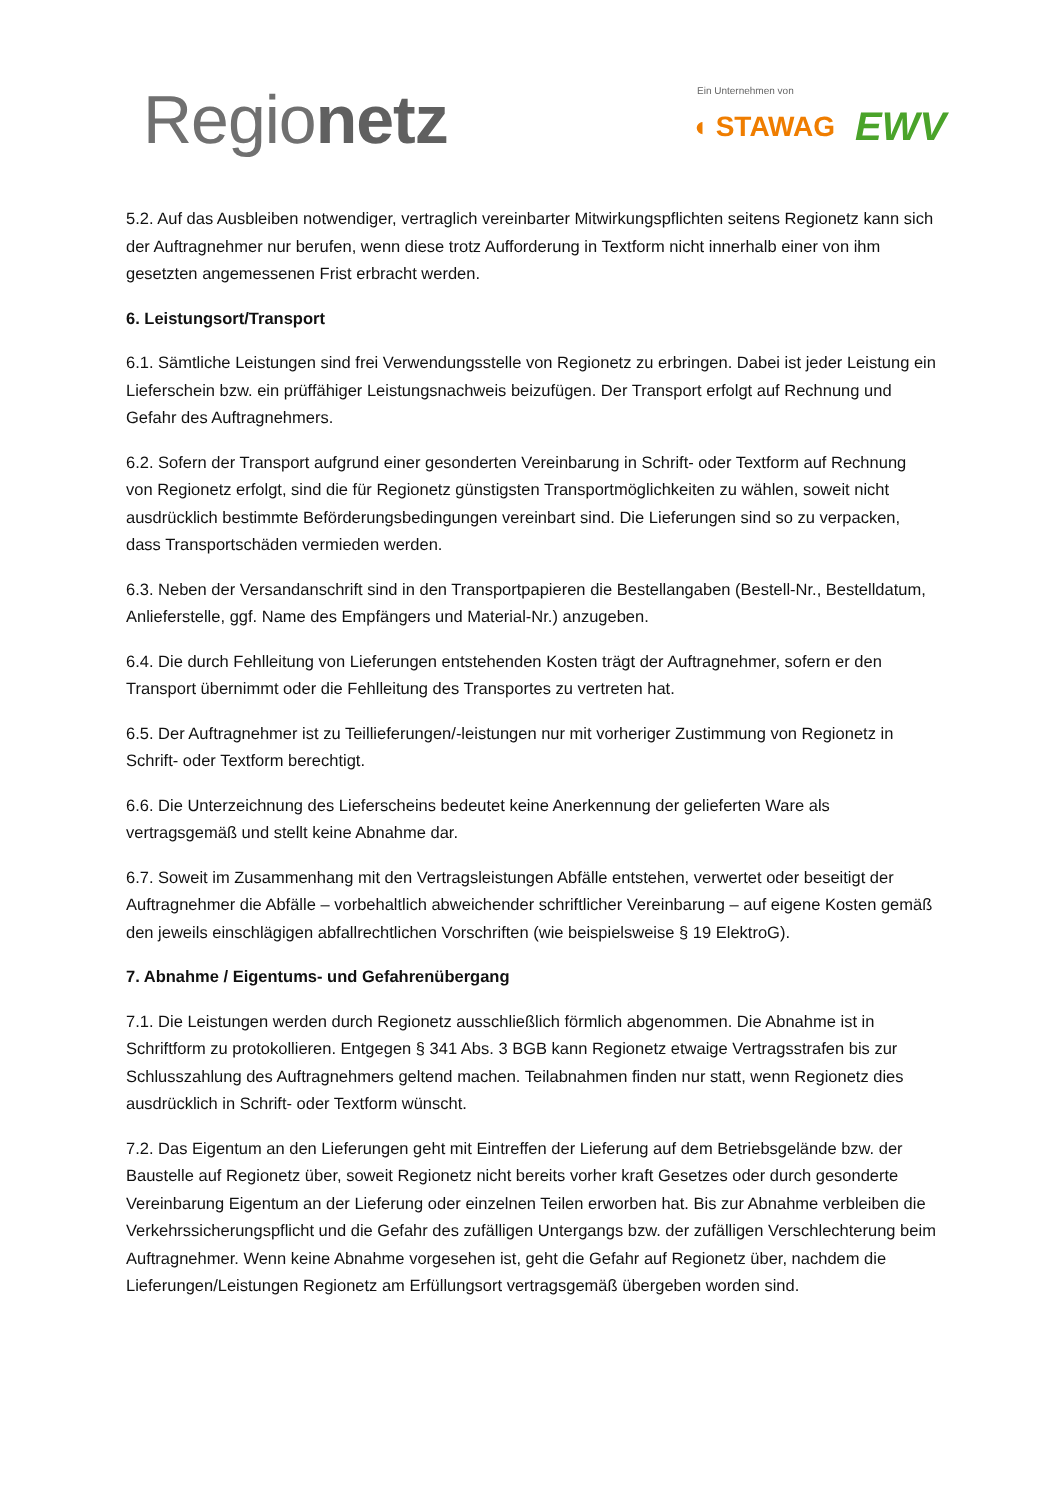Regionetz
Ein Unternehmen von
◖ STAWAG EWV
5.2. Auf das Ausbleiben notwendiger, vertraglich vereinbarter Mitwirkungspflichten seitens Regionetz kann sich der Auftragnehmer nur berufen, wenn diese trotz Aufforderung in Textform nicht innerhalb einer von ihm gesetzten angemessenen Frist erbracht werden.
6. Leistungsort/Transport
6.1. Sämtliche Leistungen sind frei Verwendungsstelle von Regionetz zu erbringen. Dabei ist jeder Leistung ein Lieferschein bzw. ein prüffähiger Leistungsnachweis beizufügen. Der Transport erfolgt auf Rechnung und Gefahr des Auftragnehmers.
6.2. Sofern der Transport aufgrund einer gesonderten Vereinbarung in Schrift- oder Textform auf Rechnung von Regionetz erfolgt, sind die für Regionetz günstigsten Transportmöglichkeiten zu wählen, soweit nicht ausdrücklich bestimmte Beförderungsbedingungen vereinbart sind. Die Lieferungen sind so zu verpacken, dass Transportschäden vermieden werden.
6.3. Neben der Versandanschrift sind in den Transportpapieren die Bestellangaben (Bestell-Nr., Bestelldatum, Anlieferstelle, ggf. Name des Empfängers und Material-Nr.) anzugeben.
6.4. Die durch Fehlleitung von Lieferungen entstehenden Kosten trägt der Auftragnehmer, sofern er den Transport übernimmt oder die Fehlleitung des Transportes zu vertreten hat.
6.5. Der Auftragnehmer ist zu Teillieferungen/-leistungen nur mit vorheriger Zustimmung von Regionetz in Schrift- oder Textform berechtigt.
6.6. Die Unterzeichnung des Lieferscheins bedeutet keine Anerkennung der gelieferten Ware als vertragsgemäß und stellt keine Abnahme dar.
6.7. Soweit im Zusammenhang mit den Vertragsleistungen Abfälle entstehen, verwertet oder beseitigt der Auftragnehmer die Abfälle – vorbehaltlich abweichender schriftlicher Vereinbarung – auf eigene Kosten gemäß den jeweils einschlägigen abfallrechtlichen Vorschriften (wie beispielsweise § 19 ElektroG).
7. Abnahme / Eigentums- und Gefahrenübergang
7.1. Die Leistungen werden durch Regionetz ausschließlich förmlich abgenommen. Die Abnahme ist in Schriftform zu protokollieren. Entgegen § 341 Abs. 3 BGB kann Regionetz etwaige Vertragsstrafen bis zur Schlusszahlung des Auftragnehmers geltend machen. Teilabnahmen finden nur statt, wenn Regionetz dies ausdrücklich in Schrift- oder Textform wünscht.
7.2. Das Eigentum an den Lieferungen geht mit Eintreffen der Lieferung auf dem Betriebsgelände bzw. der Baustelle auf Regionetz über, soweit Regionetz nicht bereits vorher kraft Gesetzes oder durch gesonderte Vereinbarung Eigentum an der Lieferung oder einzelnen Teilen erworben hat. Bis zur Abnahme verbleiben die Verkehrssicherungspflicht und die Gefahr des zufälligen Untergangs bzw. der zufälligen Verschlechterung beim Auftragnehmer. Wenn keine Abnahme vorgesehen ist, geht die Gefahr auf Regionetz über, nachdem die Lieferungen/Leistungen Regionetz am Erfüllungsort vertragsgemäß übergeben worden sind.